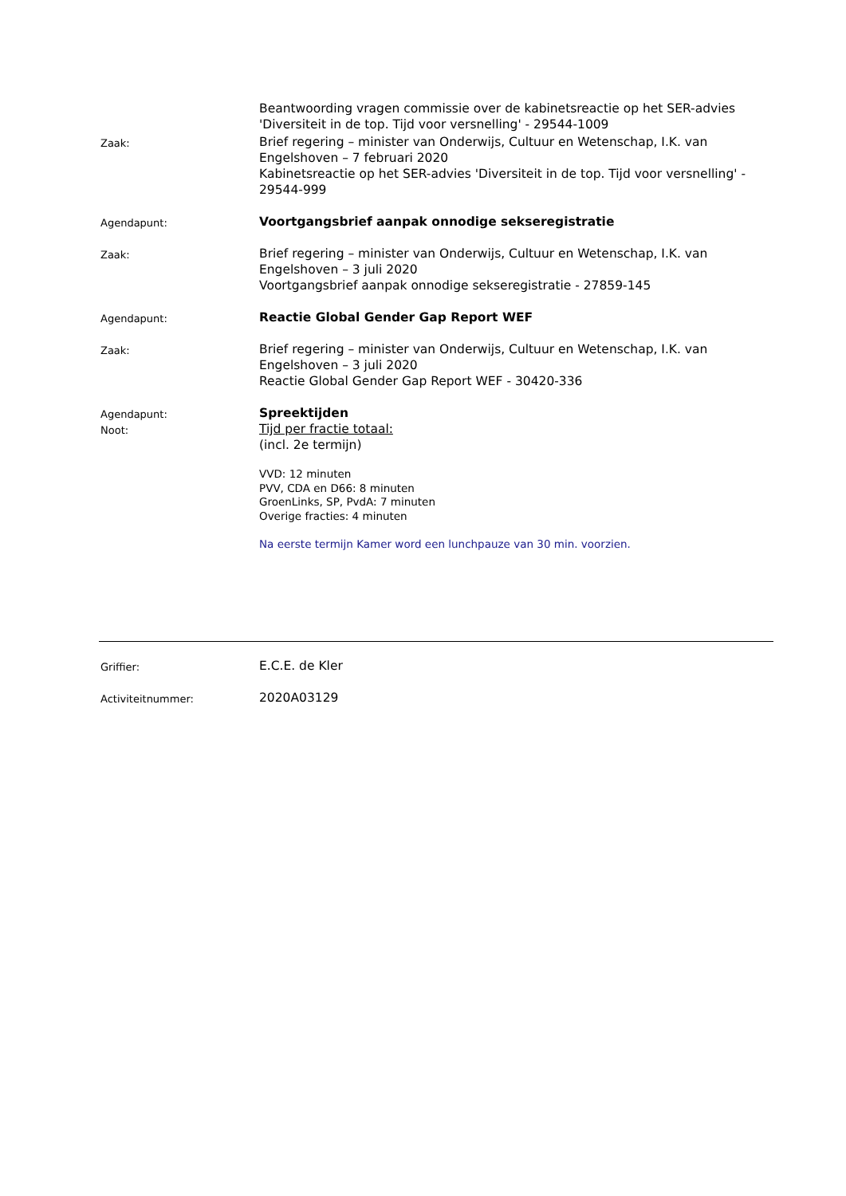Beantwoording vragen commissie over de kabinetsreactie op het SER-advies 'Diversiteit in de top. Tijd voor versnelling' - 29544-1009
Zaak:
Brief regering – minister van Onderwijs, Cultuur en Wetenschap, I.K. van Engelshoven – 7 februari 2020
Kabinetsreactie op het SER-advies 'Diversiteit in de top. Tijd voor versnelling' - 29544-999
Agendapunt:
Voortgangsbrief aanpak onnodige sekseregistratie
Zaak:
Brief regering – minister van Onderwijs, Cultuur en Wetenschap, I.K. van Engelshoven – 3 juli 2020
Voortgangsbrief aanpak onnodige sekseregistratie - 27859-145
Agendapunt:
Reactie Global Gender Gap Report WEF
Zaak:
Brief regering – minister van Onderwijs, Cultuur en Wetenschap, I.K. van Engelshoven – 3 juli 2020
Reactie Global Gender Gap Report WEF - 30420-336
Agendapunt:
Noot:
Spreektijden
Tijd per fractie totaal:
(incl. 2e termijn)
VVD: 12 minuten
PVV, CDA en D66: 8 minuten
GroenLinks, SP, PvdA: 7 minuten
Overige fracties: 4 minuten
Na eerste termijn Kamer word een lunchpauze van 30 min. voorzien.
Griffier:
E.C.E. de Kler
Activiteitnummer:
2020A03129